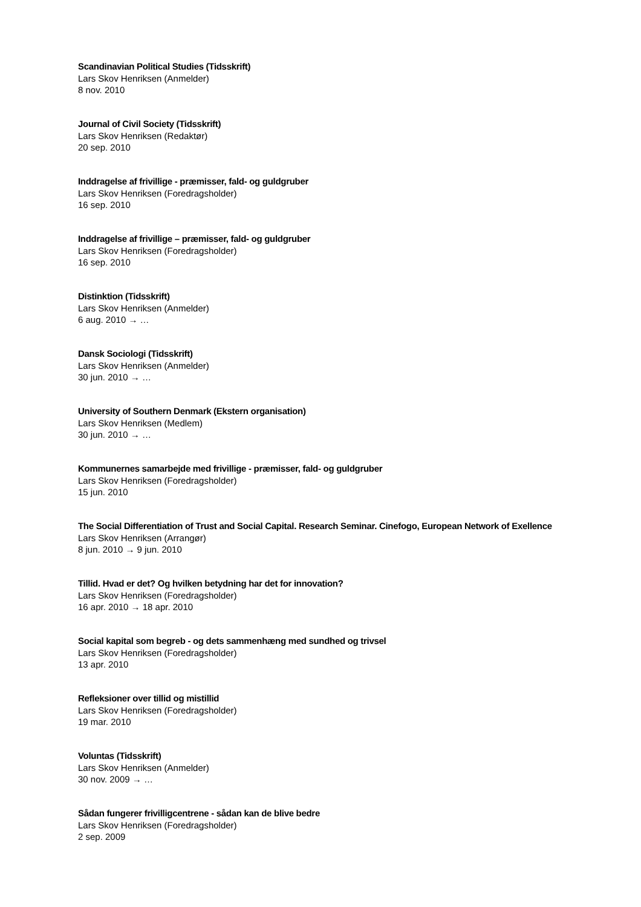Scandinavian Political Studies (Tidsskrift)
Lars Skov Henriksen (Anmelder)
8 nov. 2010
Journal of Civil Society (Tidsskrift)
Lars Skov Henriksen (Redaktør)
20 sep. 2010
Inddragelse af frivillige - præmisser, fald- og guldgruber
Lars Skov Henriksen (Foredragsholder)
16 sep. 2010
Inddragelse af frivillige – præmisser, fald- og guldgruber
Lars Skov Henriksen (Foredragsholder)
16 sep. 2010
Distinktion (Tidsskrift)
Lars Skov Henriksen (Anmelder)
6 aug. 2010 → …
Dansk Sociologi (Tidsskrift)
Lars Skov Henriksen (Anmelder)
30 jun. 2010 → …
University of Southern Denmark (Ekstern organisation)
Lars Skov Henriksen (Medlem)
30 jun. 2010 → …
Kommunernes samarbejde med frivillige - præmisser, fald- og guldgruber
Lars Skov Henriksen (Foredragsholder)
15 jun. 2010
The Social Differentiation of Trust and Social Capital. Research Seminar. Cinefogo, European Network of Exellence
Lars Skov Henriksen (Arrangør)
8 jun. 2010 → 9 jun. 2010
Tillid. Hvad er det? Og hvilken betydning har det for innovation?
Lars Skov Henriksen (Foredragsholder)
16 apr. 2010 → 18 apr. 2010
Social kapital som begreb - og dets sammenhæng med sundhed og trivsel
Lars Skov Henriksen (Foredragsholder)
13 apr. 2010
Refleksioner over tillid og mistillid
Lars Skov Henriksen (Foredragsholder)
19 mar. 2010
Voluntas (Tidsskrift)
Lars Skov Henriksen (Anmelder)
30 nov. 2009 → …
Sådan fungerer frivilligcentrene - sådan kan de blive bedre
Lars Skov Henriksen (Foredragsholder)
2 sep. 2009